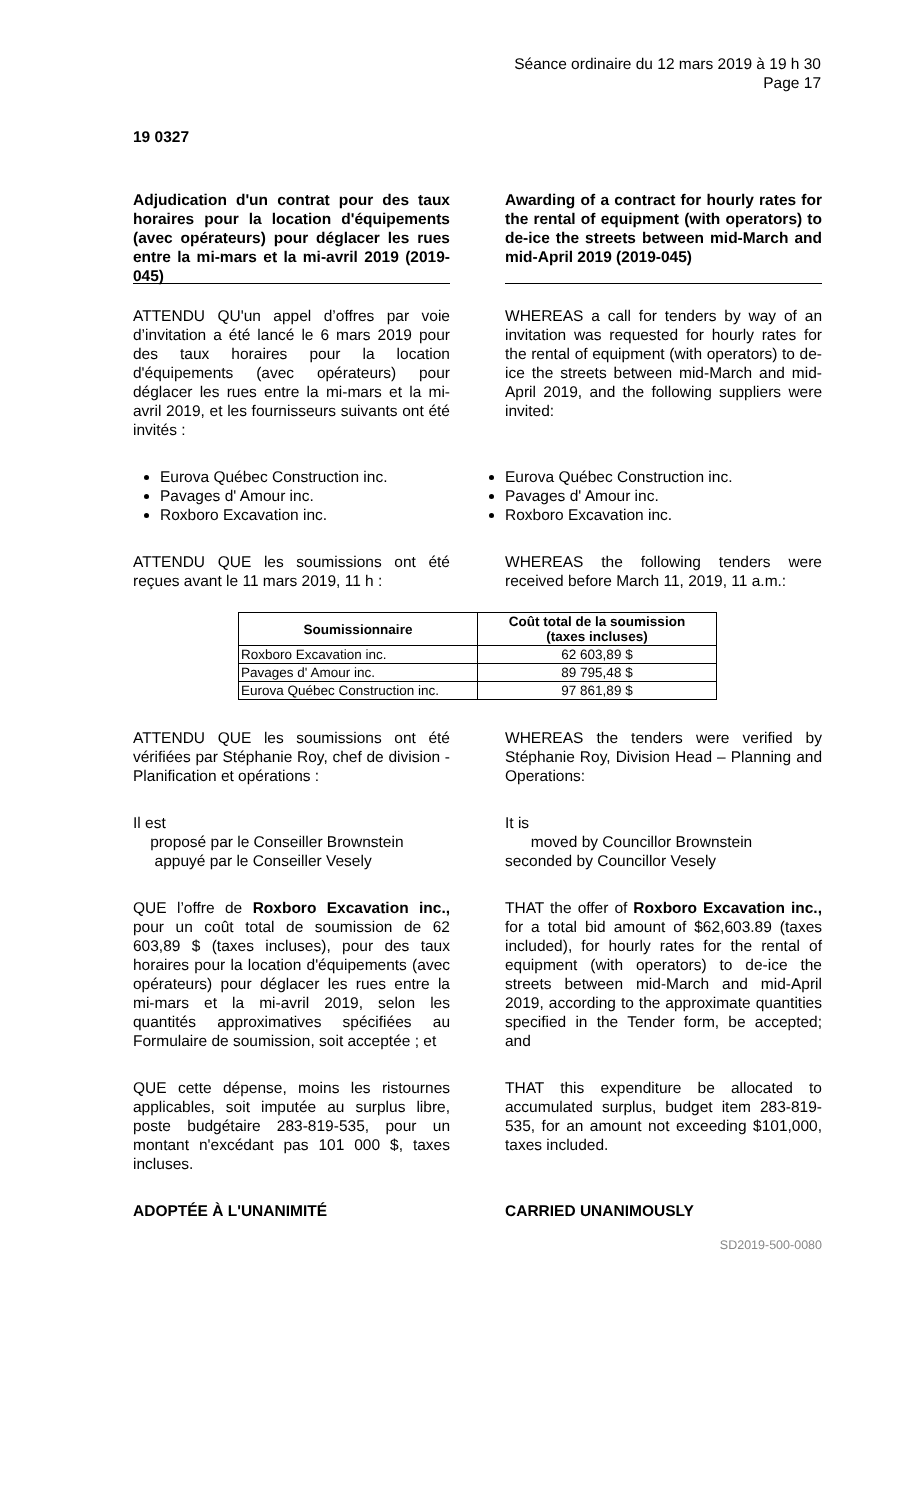Séance ordinaire du 12 mars 2019 à 19 h 30
Page 17
19 0327
Adjudication d'un contrat pour des taux horaires pour la location d'équipements (avec opérateurs) pour déglacer les rues entre la mi-mars et la mi-avril 2019 (2019-045)
Awarding of a contract for hourly rates for the rental of equipment (with operators) to de-ice the streets between mid-March and mid-April 2019 (2019-045)
ATTENDU QU'un appel d’offres par voie d’invitation a été lancé le 6 mars 2019 pour des taux horaires pour la location d'équipements (avec opérateurs) pour déglacer les rues entre la mi-mars et la mi-avril 2019, et les fournisseurs suivants ont été invités :
WHEREAS a call for tenders by way of an invitation was requested for hourly rates for the rental of equipment (with operators) to de-ice the streets between mid-March and mid-April 2019, and the following suppliers were invited:
Eurova Québec Construction inc.
Pavages d' Amour inc.
Roxboro Excavation inc.
Eurova Québec Construction inc.
Pavages d' Amour inc.
Roxboro Excavation inc.
ATTENDU QUE les soumissions ont été reçues avant le 11 mars 2019, 11 h :
WHEREAS the following tenders were received before March 11, 2019, 11 a.m.:
| Soumissionnaire | Coût total de la soumission (taxes incluses) |
| --- | --- |
| Roxboro Excavation inc. | 62 603,89 $ |
| Pavages d' Amour inc. | 89 795,48 $ |
| Eurova Québec Construction inc. | 97 861,89 $ |
ATTENDU QUE les soumissions ont été vérifiées par Stéphanie Roy, chef de division - Planification et opérations :
WHEREAS the tenders were verified by Stéphanie Roy, Division Head – Planning and Operations:
Il est
proposé par le Conseiller Brownstein
appuyé par le Conseiller Vesely
It is
moved by Councillor Brownstein
seconded by Councillor Vesely
QUE l’offre de Roxboro Excavation inc., pour un coût total de soumission de 62 603,89 $ (taxes incluses), pour des taux horaires pour la location d'équipements (avec opérateurs) pour déglacer les rues entre la mi-mars et la mi-avril 2019, selon les quantités approximatives spécifiées au Formulaire de soumission, soit acceptée ; et
THAT the offer of Roxboro Excavation inc., for a total bid amount of $62,603.89 (taxes included), for hourly rates for the rental of equipment (with operators) to de-ice the streets between mid-March and mid-April 2019, according to the approximate quantities specified in the Tender form, be accepted; and
QUE cette dépense, moins les ristournes applicables, soit imputée au surplus libre, poste budgétaire 283-819-535, pour un montant n'excédant pas 101 000 $, taxes incluses.
THAT this expenditure be allocated to accumulated surplus, budget item 283-819-535, for an amount not exceeding $101,000, taxes included.
ADOPTÉE À L'UNANIMITÉ CARRIED UNANIMOUSLY
SD2019-500-0080